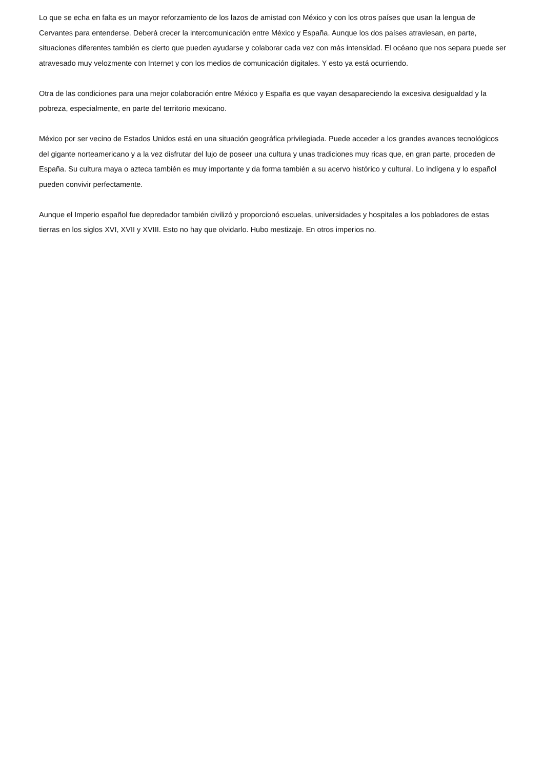Lo que se echa en falta es un mayor reforzamiento de los lazos de amistad con México y con los otros países que usan la lengua de Cervantes para entenderse. Deberá crecer la intercomunicación entre México y España. Aunque los dos países atraviesan, en parte, situaciones diferentes también es cierto que pueden ayudarse y colaborar cada vez con más intensidad. El océano que nos separa puede ser atravesado muy velozmente con Internet y con los medios de comunicación digitales. Y esto ya está ocurriendo.
Otra de las condiciones para una mejor colaboración entre México y España es que vayan desapareciendo la excesiva desigualdad y la pobreza, especialmente, en parte del territorio mexicano.
México por ser vecino de Estados Unidos está en una situación geográfica privilegiada. Puede acceder a los grandes avances tecnológicos del gigante norteamericano y a la vez disfrutar del lujo de poseer una cultura y unas tradiciones muy ricas que, en gran parte, proceden de España. Su cultura maya o azteca también es muy importante y da forma también a su acervo histórico y cultural. Lo indígena y lo español pueden convivir perfectamente.
Aunque el Imperio español fue depredador también civilizó y proporcionó escuelas, universidades y hospitales a los pobladores de estas tierras en los siglos XVI, XVII y XVIII. Esto no hay que olvidarlo. Hubo mestizaje. En otros imperios no.